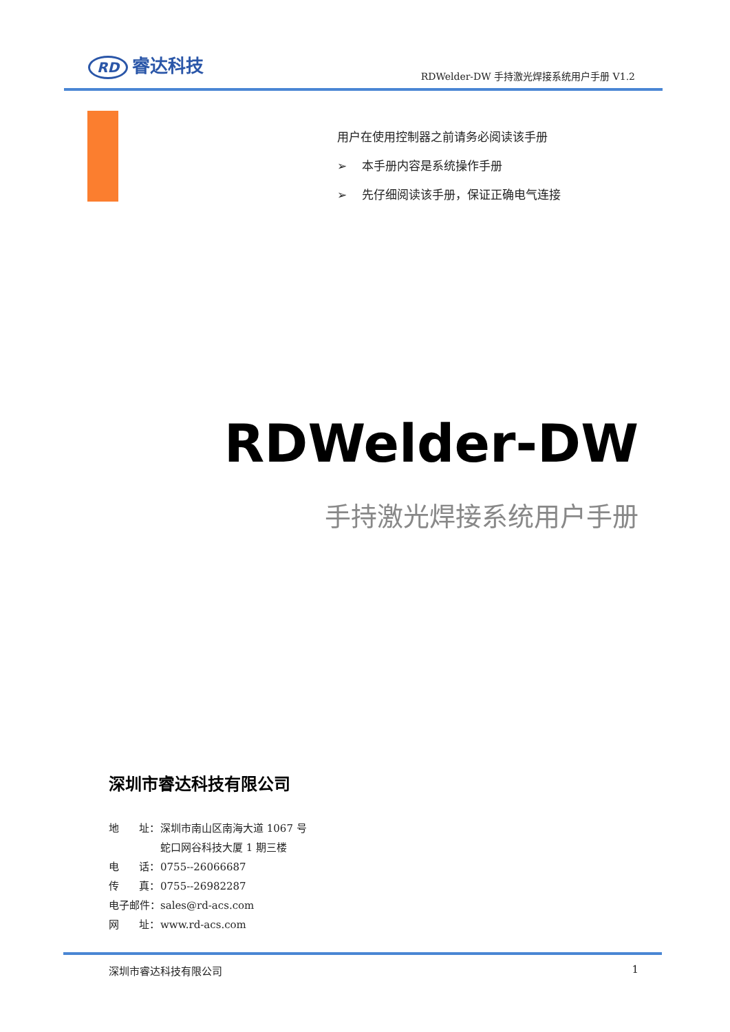RD 睿达科技
RDWelder-DW 手持激光焊接系统用户手册 V1.2
用户在使用控制器之前请务必阅读该手册
➢ 本手册内容是系统操作手册
➢ 先仔细阅读该手册，保证正确电气连接
RDWelder-DW
手持激光焊接系统用户手册
深圳市睿达科技有限公司
| 地 址： | 深圳市南山区南海大道 1067 号 蛇口网谷科技大厦 1 期三楼 |
| 电 话： | 0755--26066687 |
| 传 真： | 0755--26982287 |
| 电子邮件： | sales@rd-acs.com |
| 网 址： | www.rd-acs.com |
深圳市睿达科技有限公司 1